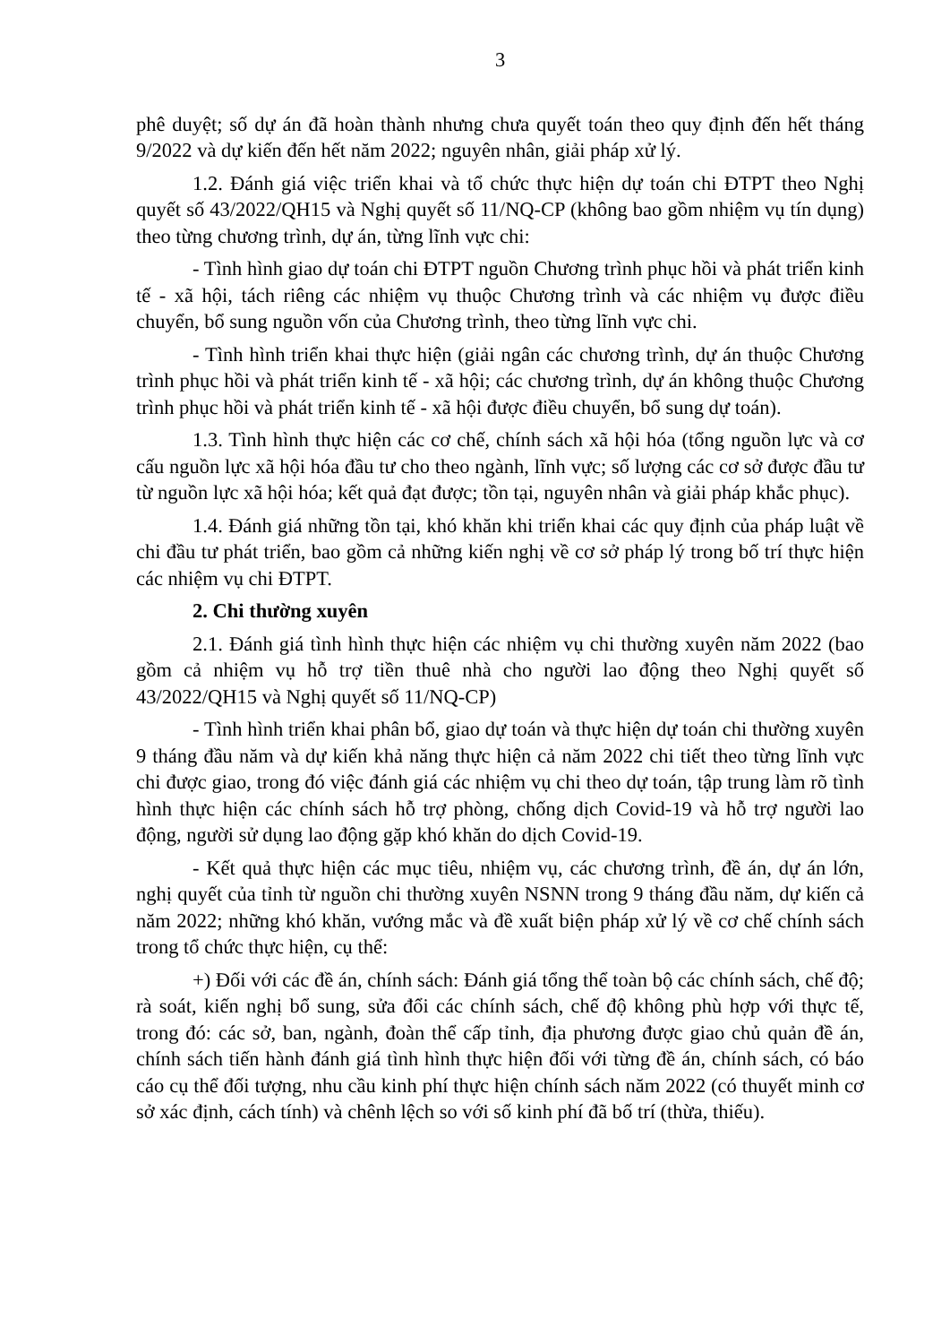3
phê duyệt; số dự án đã hoàn thành nhưng chưa quyết toán theo quy định đến hết tháng 9/2022 và dự kiến đến hết năm 2022; nguyên nhân, giải pháp xử lý.
1.2. Đánh giá việc triển khai và tổ chức thực hiện dự toán chi ĐTPT theo Nghị quyết số 43/2022/QH15 và Nghị quyết số 11/NQ-CP (không bao gồm nhiệm vụ tín dụng) theo từng chương trình, dự án, từng lĩnh vực chi:
- Tình hình giao dự toán chi ĐTPT nguồn Chương trình phục hồi và phát triển kinh tế - xã hội, tách riêng các nhiệm vụ thuộc Chương trình và các nhiệm vụ được điều chuyển, bổ sung nguồn vốn của Chương trình, theo từng lĩnh vực chi.
- Tình hình triển khai thực hiện (giải ngân các chương trình, dự án thuộc Chương trình phục hồi và phát triển kinh tế - xã hội; các chương trình, dự án không thuộc Chương trình phục hồi và phát triển kinh tế - xã hội được điều chuyển, bổ sung dự toán).
1.3. Tình hình thực hiện các cơ chế, chính sách xã hội hóa (tổng nguồn lực và cơ cấu nguồn lực xã hội hóa đầu tư cho theo ngành, lĩnh vực; số lượng các cơ sở được đầu tư từ nguồn lực xã hội hóa; kết quả đạt được; tồn tại, nguyên nhân và giải pháp khắc phục).
1.4. Đánh giá những tồn tại, khó khăn khi triển khai các quy định của pháp luật về chi đầu tư phát triển, bao gồm cả những kiến nghị về cơ sở pháp lý trong bố trí thực hiện các nhiệm vụ chi ĐTPT.
2. Chi thường xuyên
2.1. Đánh giá tình hình thực hiện các nhiệm vụ chi thường xuyên năm 2022 (bao gồm cả nhiệm vụ hỗ trợ tiền thuê nhà cho người lao động theo Nghị quyết số 43/2022/QH15 và Nghị quyết số 11/NQ-CP)
- Tình hình triển khai phân bổ, giao dự toán và thực hiện dự toán chi thường xuyên 9 tháng đầu năm và dự kiến khả năng thực hiện cả năm 2022 chi tiết theo từng lĩnh vực chi được giao, trong đó việc đánh giá các nhiệm vụ chi theo dự toán, tập trung làm rõ tình hình thực hiện các chính sách hỗ trợ phòng, chống dịch Covid-19 và hỗ trợ người lao động, người sử dụng lao động gặp khó khăn do dịch Covid-19.
- Kết quả thực hiện các mục tiêu, nhiệm vụ, các chương trình, đề án, dự án lớn, nghị quyết của tỉnh từ nguồn chi thường xuyên NSNN trong 9 tháng đầu năm, dự kiến cả năm 2022; những khó khăn, vướng mắc và đề xuất biện pháp xử lý về cơ chế chính sách trong tổ chức thực hiện, cụ thể:
+) Đối với các đề án, chính sách: Đánh giá tổng thể toàn bộ các chính sách, chế độ; rà soát, kiến nghị bổ sung, sửa đổi các chính sách, chế độ không phù hợp với thực tế, trong đó: các sở, ban, ngành, đoàn thể cấp tỉnh, địa phương được giao chủ quản đề án, chính sách tiến hành đánh giá tình hình thực hiện đối với từng đề án, chính sách, có báo cáo cụ thể đối tượng, nhu cầu kinh phí thực hiện chính sách năm 2022 (có thuyết minh cơ sở xác định, cách tính) và chênh lệch so với số kinh phí đã bố trí (thừa, thiếu).